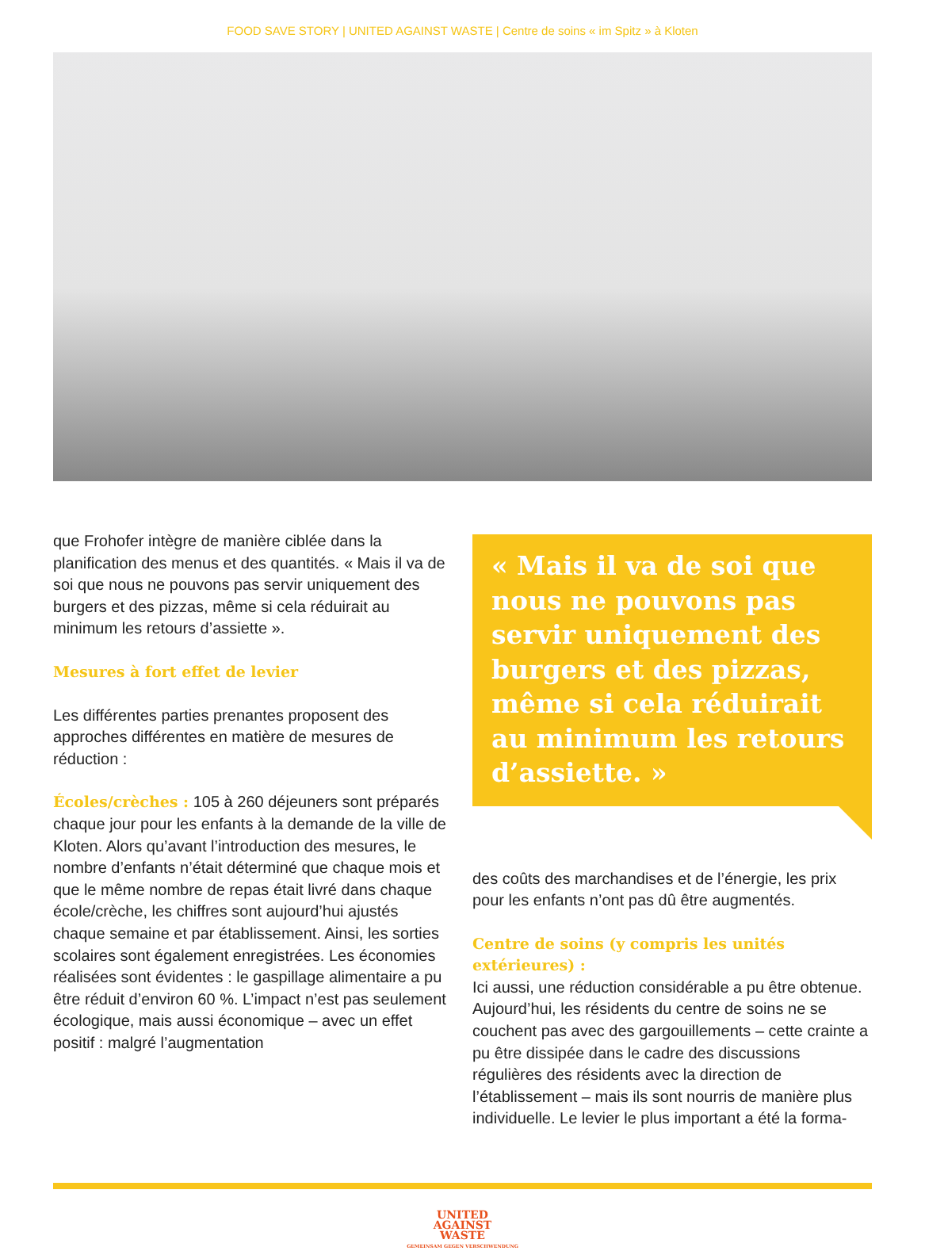FOOD SAVE STORY | UNITED AGAINST WASTE | Centre de soins « im Spitz » à Kloten
que Frohofer intègre de manière ciblée dans la planification des menus et des quantités. « Mais il va de soi que nous ne pouvons pas servir uniquement des burgers et des pizzas, même si cela réduirait au minimum les retours d’assiette ».
Mesures à fort effet de levier
Les différentes parties prenantes proposent des approches différentes en matière de mesures de réduction :
Écoles/crèches : 105 à 260 déjeuners sont préparés chaque jour pour les enfants à la demande de la ville de Kloten. Alors qu’avant l’introduction des mesures, le nombre d’enfants n’était déterminé que chaque mois et que le même nombre de repas était livré dans chaque école/crèche, les chiffres sont aujourd’hui ajustés chaque semaine et par établissement. Ainsi, les sorties scolaires sont également enregistrées. Les économies réalisées sont évidentes : le gaspillage alimentaire a pu être réduit d’environ 60 %. L’impact n’est pas seulement écologique, mais aussi économique – avec un effet positif : malgré l’augmentation
« Mais il va de soi que nous ne pouvons pas servir uniquement des burgers et des pizzas, même si cela réduirait au minimum les retours d’assiette. »
des coûts des marchandises et de l’énergie, les prix pour les enfants n’ont pas dû être augmentés.
Centre de soins (y compris les unités extérieures) :
Ici aussi, une réduction considérable a pu être obtenue. Aujourd’hui, les résidents du centre de soins ne se couchent pas avec des gargouillements – cette crainte a pu être dissipée dans le cadre des discussions régulières des résidents avec la direction de l’établissement – mais ils sont nourris de manière plus individuelle. Le levier le plus important a été la forma-
UNITED
AGAINST
WASTE
GEMEINSAM GEGEN VERSCHWENDUNG